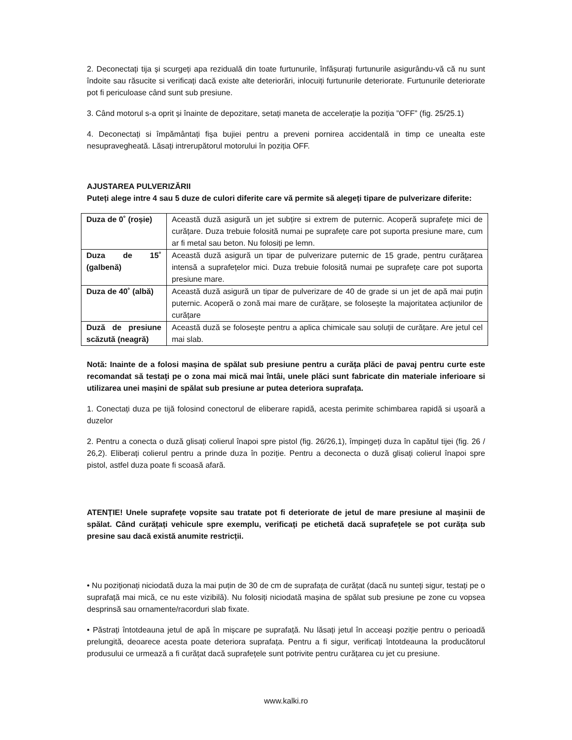2. Deconectați tija și scurgeți apa reziduală din toate furtunurile, înfășurați furtunurile asigurându-vă că nu sunt îndoite sau răsucite si verificați dacă existe alte deteriorări, inlocuiți furtunurile deteriorate. Furtunurile deteriorate pot fi periculoase când sunt sub presiune.
3. Când motorul s-a oprit și înainte de depozitare, setați maneta de accelerație la poziția ”OFF” (fig. 25/25.1)
4. Deconectați si împământați fișa bujiei pentru a preveni pornirea accidentală in timp ce unealta este nesupravegheată. Lăsați intrerupătorul motorului în poziția OFF.
AJUSTAREA PULVERIZĂRII
Puteți alege intre 4 sau 5 duze de culori diferite care vă permite să alegeți tipare de pulverizare diferite:
| Duza de 0˚ (roșie) | Această duză asigură un jet subțire si extrem de puternic. Acoperă suprafețe mici de curățare. Duza trebuie folosită numai pe suprafețe care pot suporta presiune mare, cum ar fi metal sau beton. Nu folosiți pe lemn. |
| Duza de 15˚ (galbenă) | Această duză asigură un tipar de pulverizare puternic de 15 grade, pentru curățarea intensă a suprafețelor mici. Duza trebuie folosită numai pe suprafețe care pot suporta presiune mare. |
| Duza de 40˚ (albă) | Această duză asigură un tipar de pulverizare de 40 de grade si un jet de apă mai puțin puternic. Acoperă o zonă mai mare de curățare, se folosește la majoritatea acțiunilor de curățare |
| Duză de presiune scăzută (neagră) | Această duză se folosește pentru a aplica chimicale sau soluții de curățare. Are jetul cel mai slab. |
Notă: Inainte de a folosi mașina de spălat sub presiune pentru a curăța plăci de pavaj pentru curte este recomandat să testați pe o zona mai mică mai întâi, unele plăci sunt fabricate din materiale inferioare si utilizarea unei mașini de spălat sub presiune ar putea deteriora suprafața.
1. Conectați duza pe tijă folosind conectorul de eliberare rapidă, acesta perimite schimbarea rapidă si ușoară a duzelor
2. Pentru a conecta o duză glisați colierul înapoi spre pistol (fig. 26/26,1), împingeți duza în capătul tijei (fig. 26 / 26,2). Eliberați colierul pentru a prinde duza în poziție. Pentru a deconecta o duză glisați colierul înapoi spre pistol, astfel duza poate fi scoasă afară.
ATENȚIE! Unele suprafețe vopsite sau tratate pot fi deteriorate de jetul de mare presiune al mașinii de spălat. Când curățați vehicule spre exemplu, verificați pe etichetă dacă suprafețele se pot curăța sub presine sau dacă există anumite restricții.
• Nu poziționați niciodată duza la mai puțin de 30 de cm de suprafața de curățat (dacă nu sunteți sigur, testați pe o suprafață mai mică, ce nu este vizibilă). Nu folosiți niciodată mașina de spălat sub presiune pe zone cu vopsea desprinsă sau ornamente/racorduri slab fixate.
• Păstrați întotdeauna jetul de apă în mișcare pe suprafață. Nu lăsați jetul în acceași poziție pentru o perioadă prelungită, deoarece acesta poate deteriora suprafața. Pentru a fi sigur, verificați întotdeauna la producătorul produsului ce urmează a fi curățat dacă suprafețele sunt potrivite pentru curățarea cu jet cu presiune.
www.kalki.ro